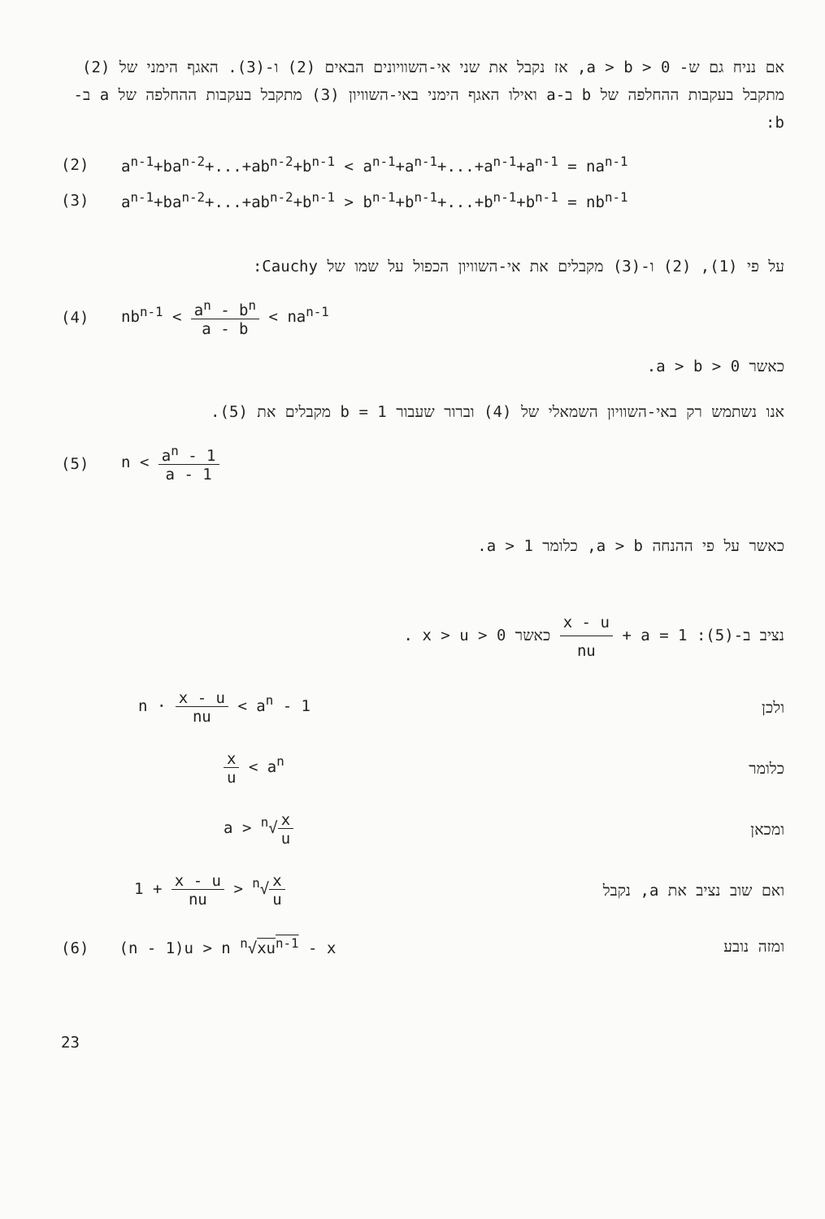אם נניח גם ש- a > b > 0, אז נקבל את שני אי-השוויונים הבאים (2) ו-(3). האגף הימני של (2) מתקבל בעקבות ההחלפה של b ב-a ואילו האגף הימני באי-השוויון (3) מתקבל בעקבות ההחלפה של a ב-b:
(2) a<sup>n-1</sup>+ba<sup>n-2</sup>+...+ab<sup>n-2</sup>+b<sup>n-1</sup> < a<sup>n-1</sup>+a<sup>n-1</sup>+...+a<sup>n-1</sup>+a<sup>n-1</sup> = na<sup>n-1</sup>
(3) a<sup>n-1</sup>+ba<sup>n-2</sup>+...+ab<sup>n-2</sup>+b<sup>n-1</sup> > b<sup>n-1</sup>+b<sup>n-1</sup>+...+b<sup>n-1</sup>+b<sup>n-1</sup> = nb<sup>n-1</sup>
על פי (1), (2) ו-(3) מקבלים את אי-השוויון הכפול על שמו של Cauchy:
(4) nb<sup>n-1</sup> < a<sup>n</sup> - b<sup>n</sup> a - b < na<sup>n-1</sup>
כאשר a > b > 0.
אנו נשתמש רק באי-השוויון השמאלי של (4) וברור שעבור b = 1 מקבלים את (5).
(5) n < a<sup>n</sup> - 1 a - 1
כאשר על פי ההנחה a > b, כלומר a > 1.
נציב ב-(5): a = 1 + x - u nu כאשר x > u > 0 .
n · x - u nu < a<sup>n</sup> - 1 ולכן
x u < a<sup>n</sup> כלומר
a > <sup>n</sup>√x u ומכאן
1 + x - u nu > <sup>n</sup>√x u ואם שוב נציב את a, נקבל
(6) (n - 1)u > n <sup>n</sup>√xu<sup>n-1</sup> - x ומזה נובע
23